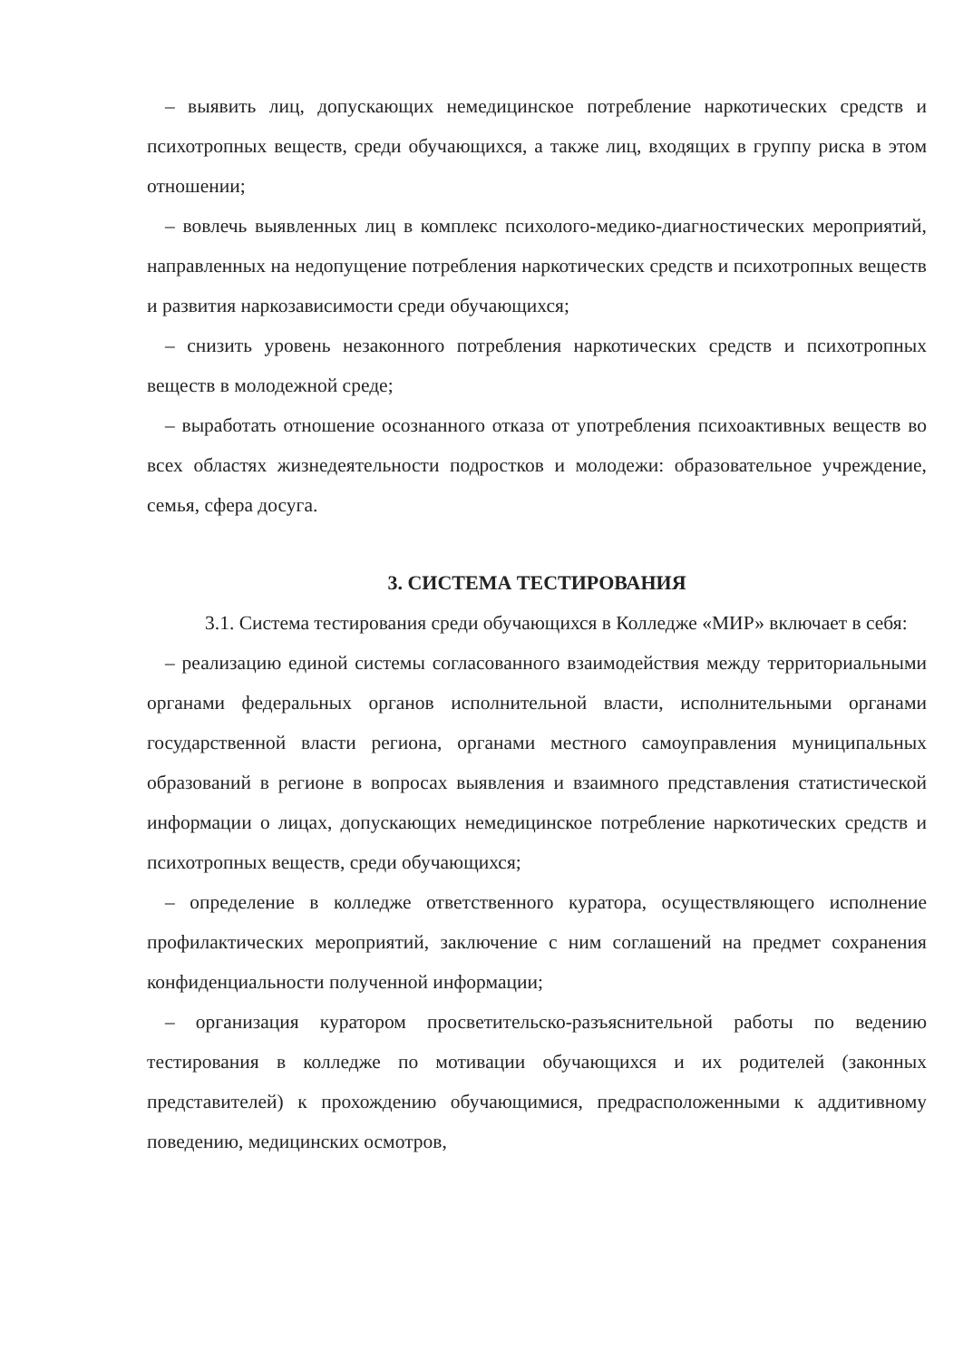– выявить лиц, допускающих немедицинское потребление наркотических средств и психотропных веществ, среди обучающихся, а также лиц, входящих в группу риска в этом отношении;
– вовлечь выявленных лиц в комплекс психолого-медико-диагностических мероприятий, направленных на недопущение потребления наркотических средств и психотропных веществ и развития наркозависимости среди обучающихся;
– снизить уровень незаконного потребления наркотических средств и психотропных веществ в молодежной среде;
– выработать отношение осознанного отказа от употребления психоактивных веществ во всех областях жизнедеятельности подростков и молодежи: образовательное учреждение, семья, сфера досуга.
3. СИСТЕМА ТЕСТИРОВАНИЯ
3.1. Система тестирования среди обучающихся в Колледже «МИР» включает в себя:
– реализацию единой системы согласованного взаимодействия между территориальными органами федеральных органов исполнительной власти, исполнительными органами государственной власти региона, органами местного самоуправления муниципальных образований в регионе в вопросах выявления и взаимного представления статистической информации о лицах, допускающих немедицинское потребление наркотических средств и психотропных веществ, среди обучающихся;
– определение в колледже ответственного куратора, осуществляющего исполнение профилактических мероприятий, заключение с ним соглашений на предмет сохранения конфиденциальности полученной информации;
– организация куратором просветительско-разъяснительной работы по ведению тестирования в колледже по мотивации обучающихся и их родителей (законных представителей) к прохождению обучающимися, предрасположенными к аддитивному поведению, медицинских осмотров,